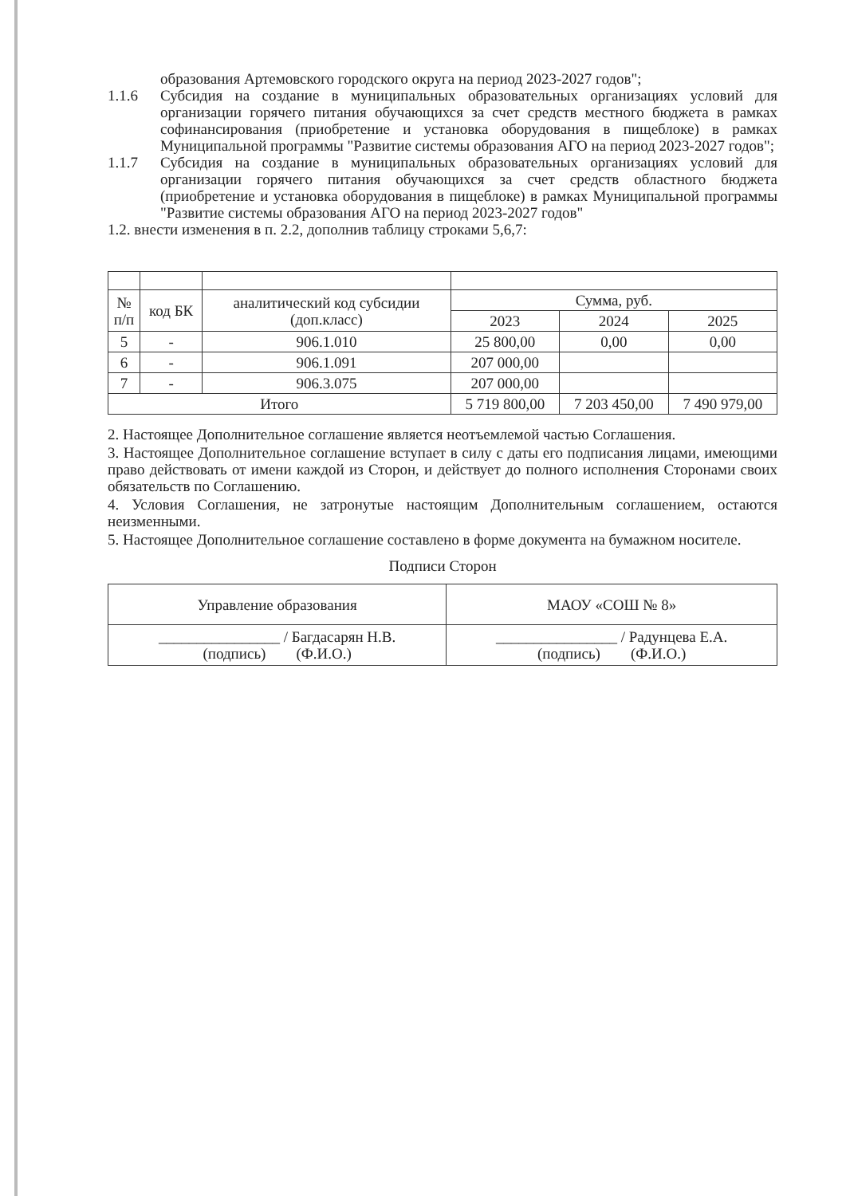образования Артемовского городского округа на период 2023-2027 годов";
1.1.6 Субсидия на создание в муниципальных образовательных организациях условий для организации горячего питания обучающихся за счет средств местного бюджета в рамках софинансирования (приобретение и установка оборудования в пищеблоке) в рамках Муниципальной программы "Развитие системы образования АГО на период 2023-2027 годов";
1.1.7 Субсидия на создание в муниципальных образовательных организациях условий для организации горячего питания обучающихся за счет средств областного бюджета (приобретение и установка оборудования в пищеблоке) в рамках Муниципальной программы "Развитие системы образования АГО на период 2023-2027 годов"
1.2. внести изменения в п. 2.2, дополнив таблицу строками 5,6,7:
| № п/п | код БК | аналитический код субсидии (доп.класс) | Сумма, руб. | | |
| --- | --- | --- | --- | --- | --- |
| | | | 2023 | 2024 | 2025 |
| 5 | - | 906.1.010 | 25 800,00 | 0,00 | 0,00 |
| 6 | - | 906.1.091 | 207 000,00 | | |
| 7 | - | 906.3.075 | 207 000,00 | | |
| Итого | | | 5 719 800,00 | 7 203 450,00 | 7 490 979,00 |
2. Настоящее Дополнительное соглашение является неотъемлемой частью Соглашения.
3. Настоящее Дополнительное соглашение вступает в силу с даты его подписания лицами, имеющими право действовать от имени каждой из Сторон, и действует до полного исполнения Сторонами своих обязательств по Соглашению.
4. Условия Соглашения, не затронутые настоящим Дополнительным соглашением, остаются неизменными.
5. Настоящее Дополнительное соглашение составлено в форме документа на бумажном носителе.
Подписи Сторон
| Управление образования | МАОУ «СОШ № 8» |
| ________________ / Багдасарян Н.В. (подпись) (Ф.И.О.) | ________________ / Радунцева Е.А. (подпись) (Ф.И.О.) |